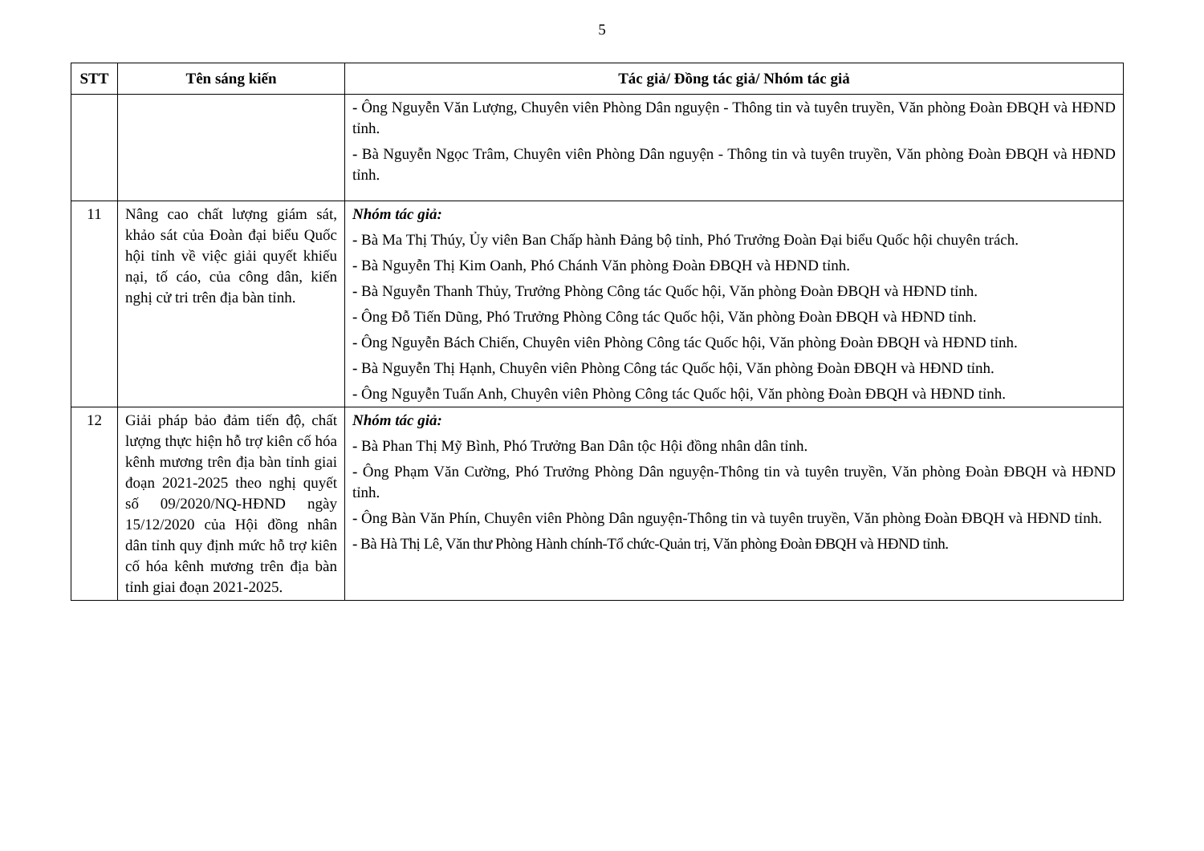5
| STT | Tên sáng kiến | Tác giả/ Đồng tác giả/ Nhóm tác giả |
| --- | --- | --- |
| | | - Ông Nguyễn Văn Lượng, Chuyên viên Phòng Dân nguyện - Thông tin và tuyên truyền, Văn phòng Đoàn ĐBQH và HĐND tỉnh. - Bà Nguyễn Ngọc Trâm, Chuyên viên Phòng Dân nguyện - Thông tin và tuyên truyền, Văn phòng Đoàn ĐBQH và HĐND tỉnh. |
| 11 | Nâng cao chất lượng giám sát, khảo sát của Đoàn đại biểu Quốc hội tỉnh về việc giải quyết khiếu nại, tố cáo, của công dân, kiến nghị cử tri trên địa bàn tỉnh. | Nhóm tác giả: - Bà Ma Thị Thúy, Ủy viên Ban Chấp hành Đảng bộ tỉnh, Phó Trưởng Đoàn Đại biểu Quốc hội chuyên trách. - Bà Nguyễn Thị Kim Oanh, Phó Chánh Văn phòng Đoàn ĐBQH và HĐND tỉnh. - Bà Nguyễn Thanh Thủy, Trưởng Phòng Công tác Quốc hội, Văn phòng Đoàn ĐBQH và HĐND tỉnh. - Ông Đỗ Tiến Dũng, Phó Trưởng Phòng Công tác Quốc hội, Văn phòng Đoàn ĐBQH và HĐND tỉnh. - Ông Nguyễn Bách Chiến, Chuyên viên Phòng Công tác Quốc hội, Văn phòng Đoàn ĐBQH và HĐND tỉnh. - Bà Nguyễn Thị Hạnh, Chuyên viên Phòng Công tác Quốc hội, Văn phòng Đoàn ĐBQH và HĐND tỉnh. - Ông Nguyễn Tuấn Anh, Chuyên viên Phòng Công tác Quốc hội, Văn phòng Đoàn ĐBQH và HĐND tỉnh. |
| 12 | Giải pháp bảo đảm tiến độ, chất lượng thực hiện hỗ trợ kiên cố hóa kênh mương trên địa bàn tỉnh giai đoạn 2021-2025 theo nghị quyết số 09/2020/NQ-HĐND ngày 15/12/2020 của Hội đồng nhân dân tỉnh quy định mức hỗ trợ kiên cố hóa kênh mương trên địa bàn tỉnh giai đoạn 2021-2025. | Nhóm tác giả: - Bà Phan Thị Mỹ Bình, Phó Trưởng Ban Dân tộc Hội đồng nhân dân tỉnh. - Ông Phạm Văn Cường, Phó Trưởng Phòng Dân nguyện-Thông tin và tuyên truyền, Văn phòng Đoàn ĐBQH và HĐND tỉnh. - Ông Bàn Văn Phín, Chuyên viên Phòng Dân nguyện-Thông tin và tuyên truyền, Văn phòng Đoàn ĐBQH và HĐND tỉnh. - Bà Hà Thị Lê, Văn thư Phòng Hành chính-Tổ chức-Quản trị, Văn phòng Đoàn ĐBQH và HĐND tỉnh. |